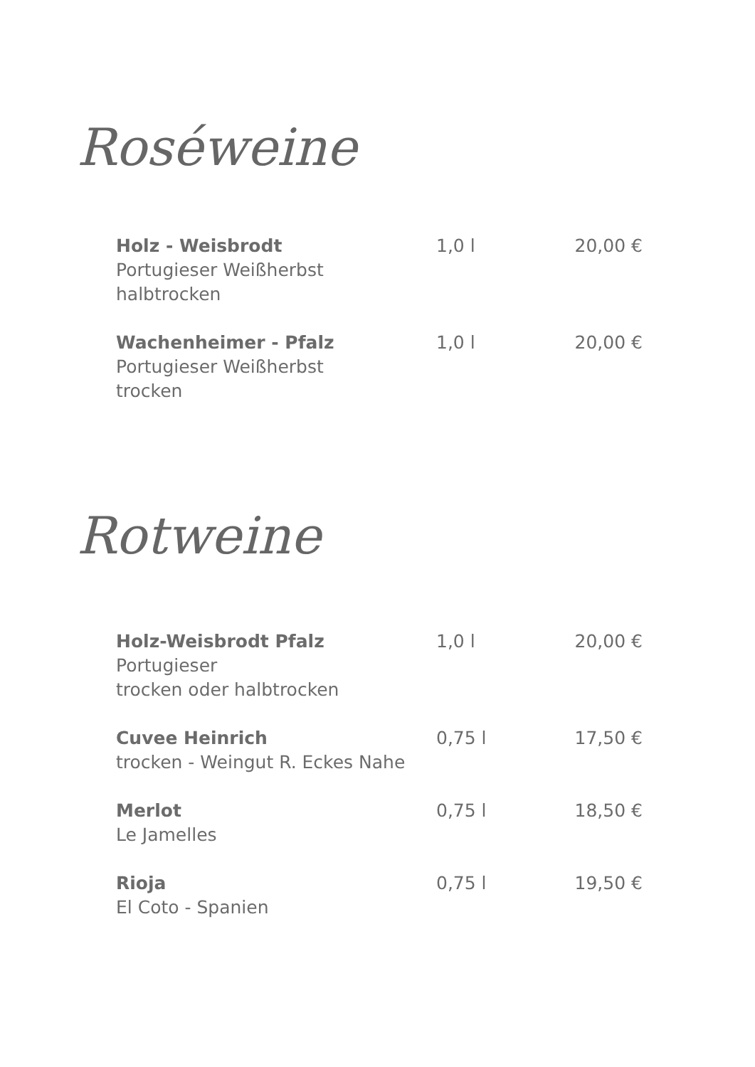Roséweine
| Holz - Weisbrodt Portugieser Weißherbst halbtrocken | 1,0 l | 20,00 € |
| Wachenheimer - Pfalz Portugieser Weißherbst trocken | 1,0 l | 20,00 € |
Rotweine
| Holz-Weisbrodt Pfalz Portugieser trocken oder halbtrocken | 1,0 l | 20,00 € |
| Cuvee Heinrich trocken - Weingut R. Eckes Nahe | 0,75 l | 17,50 € |
| Merlot Le Jamelles | 0,75 l | 18,50 € |
| Rioja El Coto - Spanien | 0,75 l | 19,50 € |